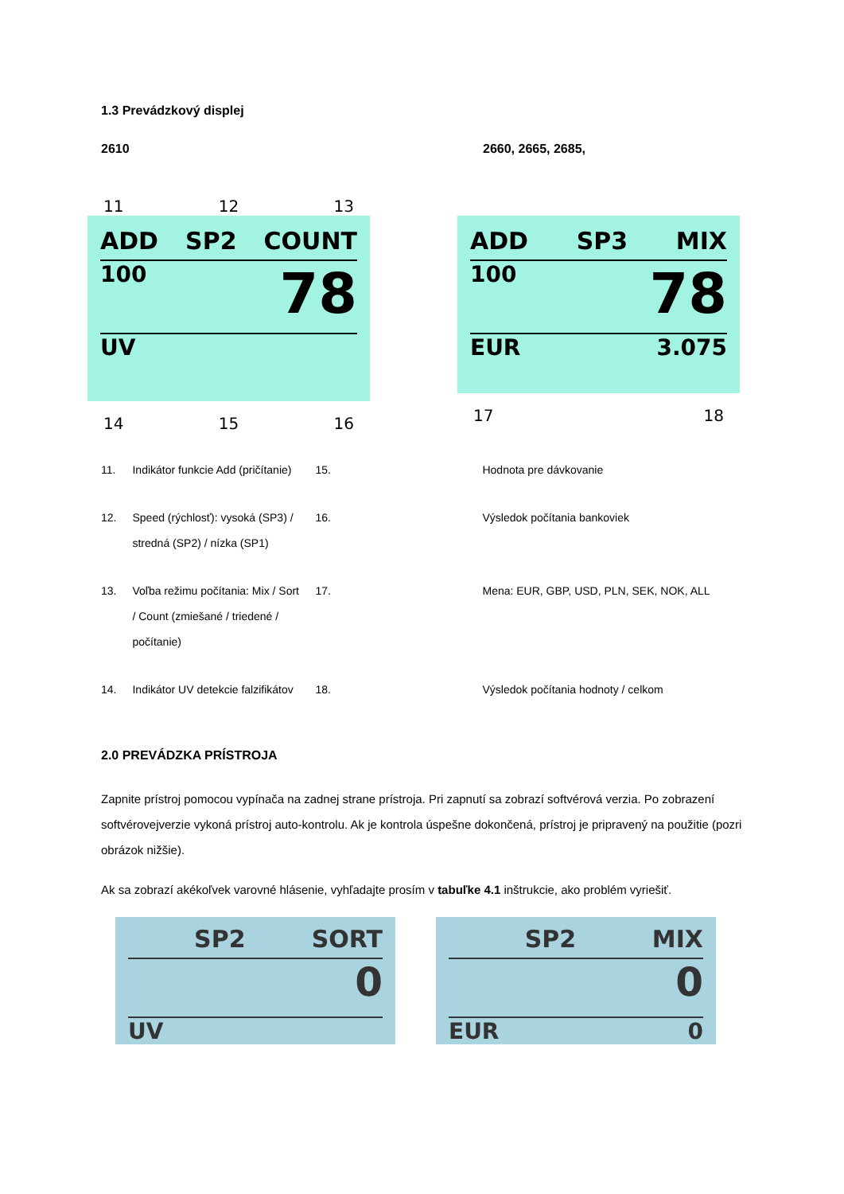1.3 Prevádzkový displej
2610 2660, 2665, 2685,
11 12 13
ADD SP2 COUNT
100 78
UV
14 15 16
ADD SP3 MIX
100 78
EUR 3.075
17 18
| 11. | Indikátor funkcie Add (pričítanie) | 15. | Hodnota pre dávkovanie |
| 12. | Speed (rýchlosť): vysoká (SP3) / stredná (SP2) / nízka (SP1) | 16. | Výsledok počítania bankoviek |
| 13. | Voľba režimu počítania: Mix / Sort / Count (zmiešané / triedené / počítanie) | 17. | Mena: EUR, GBP, USD, PLN, SEK, NOK, ALL |
| 14. | Indikátor UV detekcie falzifikátov | 18. | Výsledok počítania hodnoty / celkom |
2.0 PREVÁDZKA PRÍSTROJA
Zapnite prístroj pomocou vypínača na zadnej strane prístroja. Pri zapnutí sa zobrazí softvérová verzia. Po zobrazení softvérovejverzie vykoná prístroj auto-kontrolu. Ak je kontrola úspešne dokončená, prístroj je pripravený na použitie (pozri obrázok nižšie).
Ak sa zobrazí akékoľvek varovné hlásenie, vyhľadajte prosím v tabuľke 4.1 inštrukcie, ako problém vyriešiť.
SP2 SORT
0
UV
SP2 MIX
0
EUR 0